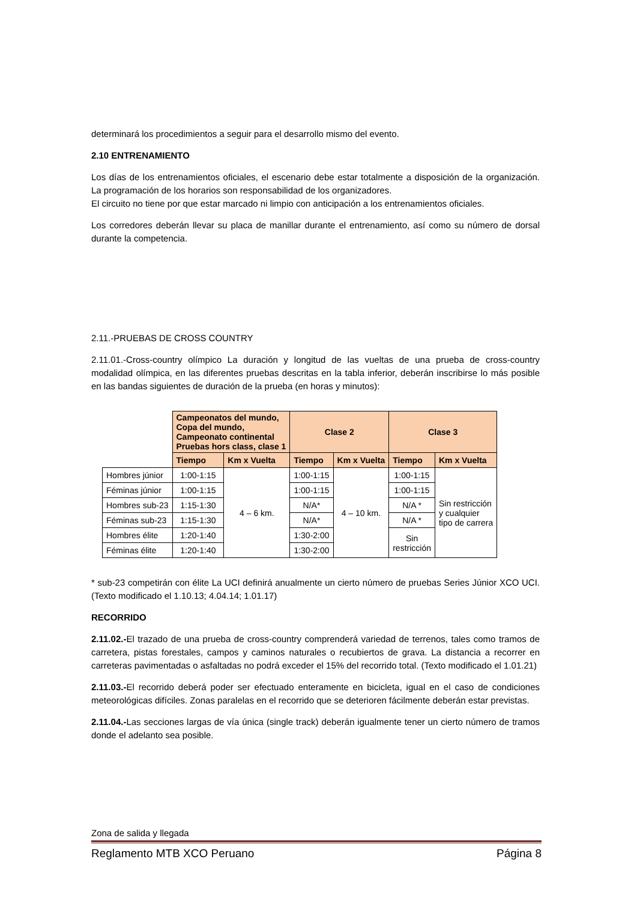determinará los procedimientos a seguir para el desarrollo mismo del evento.
2.10 ENTRENAMIENTO
Los días de los entrenamientos oficiales, el escenario debe estar totalmente a disposición de la organización. La programación de los horarios son responsabilidad de los organizadores.
El circuito no tiene por que estar marcado ni limpio con anticipación a los entrenamientos oficiales.
Los corredores deberán llevar su placa de manillar durante el entrenamiento, así como su número de dorsal durante la competencia.
2.11.-PRUEBAS DE CROSS COUNTRY
2.11.01.-Cross-country olímpico La duración y longitud de las vueltas de una prueba de cross-country modalidad olímpica, en las diferentes pruebas descritas en la tabla inferior, deberán inscribirse lo más posible en las bandas siguientes de duración de la prueba (en horas y minutos):
| | Campeonatos del mundo, Copa del mundo, Campeonato continental Pruebas hors class, clase 1 | | Clase 2 | | Clase 3 | |
| | Tiempo | Km x Vuelta | Tiempo | Km x Vuelta | Tiempo | Km x Vuelta |
| Hombres júnior | 1:00-1:15 | 4 – 6 km. | 1:00-1:15 | 4 – 10 km. | 1:00-1:15 | Sin restricción y cualquier tipo de carrera |
| Féminas júnior | 1:00-1:15 | | 1:00-1:15 | | 1:00-1:15 | |
| Hombres sub-23 | 1:15-1:30 | | N/A* | | N/A * | |
| Féminas sub-23 | 1:15-1:30 | | N/A* | | N/A * | |
| Hombres élite | 1:20-1:40 | | 1:30-2:00 | | Sin restricción | |
| Féminas élite | 1:20-1:40 | | 1:30-2:00 | | | |
* sub-23 competirán con élite La UCI definirá anualmente un cierto número de pruebas Series Júnior XCO UCI. (Texto modificado el 1.10.13; 4.04.14; 1.01.17)
RECORRIDO
2.11.02.-El trazado de una prueba de cross-country comprenderá variedad de terrenos, tales como tramos de carretera, pistas forestales, campos y caminos naturales o recubiertos de grava. La distancia a recorrer en carreteras pavimentadas o asfaltadas no podrá exceder el 15% del recorrido total. (Texto modificado el 1.01.21)
2.11.03.-El recorrido deberá poder ser efectuado enteramente en bicicleta, igual en el caso de condiciones meteorológicas difíciles. Zonas paralelas en el recorrido que se deterioren fácilmente deberán estar previstas.
2.11.04.-Las secciones largas de vía única (single track) deberán igualmente tener un cierto número de tramos donde el adelanto sea posible.
Zona de salida y llegada
Reglamento MTB XCO Peruano Página 8